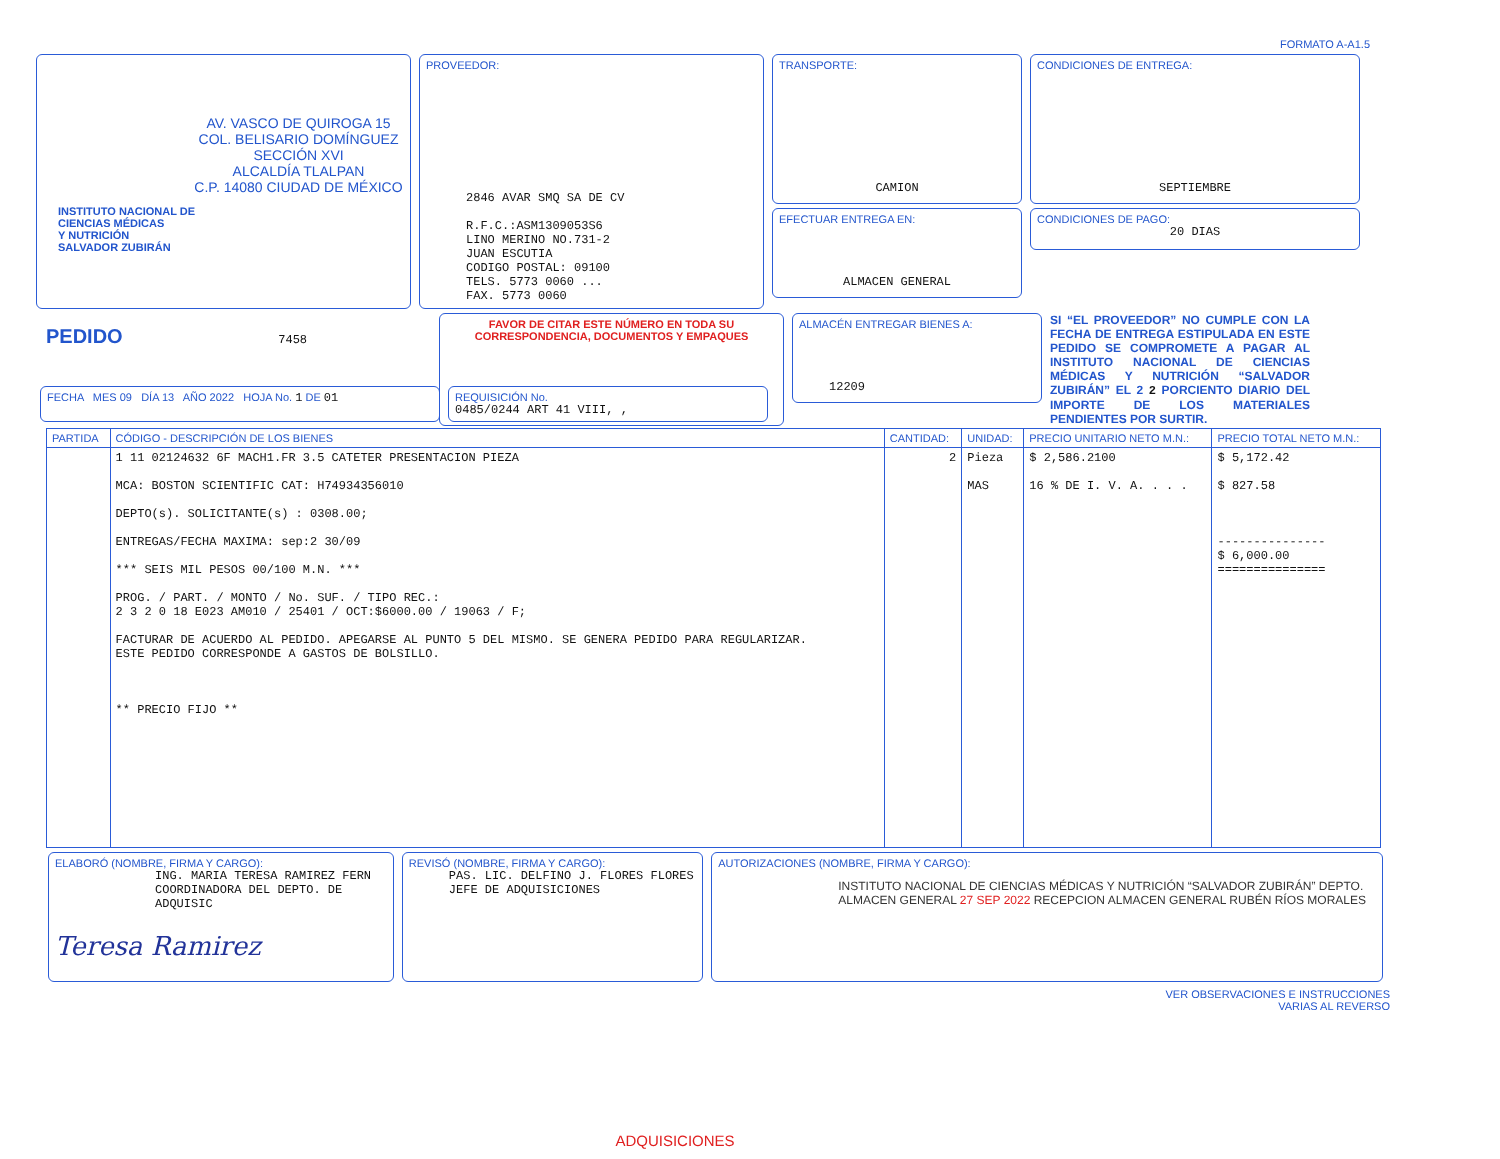FORMATO A-A1.5
AV. VASCO DE QUIROGA 15
COL. BELISARIO DOMÍNGUEZ
SECCIÓN XVI
ALCALDÍA TLALPAN
C.P. 14080 CIUDAD DE MÉXICO
INSTITUTO NACIONAL DE
CIENCIAS MÉDICAS
Y NUTRICIÓN
SALVADOR ZUBIRÁN
PROVEEDOR:
2846 AVAR SMQ SA DE CV
R.F.C.:ASM1309053S6
LINO MERINO NO.731-2
JUAN ESCUTIA
CODIGO POSTAL: 09100
TELS. 5773 0060 ...
FAX. 5773 0060
TRANSPORTE:
CAMION
EFECTUAR ENTREGA EN:
ALMACEN GENERAL
CONDICIONES DE ENTREGA:
SEPTIEMBRE
CONDICIONES DE PAGO:
20 DIAS
PEDIDO 7458
FAVOR DE CITAR ESTE NÚMERO EN TODA SU CORRESPONDENCIA, DOCUMENTOS Y EMPAQUES
ALMACÉN ENTREGAR BIENES A:
12209
SI “EL PROVEEDOR” NO CUMPLE CON LA FECHA DE ENTREGA ESTIPULADA EN ESTE PEDIDO SE COMPROMETE A PAGAR AL INSTITUTO NACIONAL DE CIENCIAS MÉDICAS Y NUTRICIÓN “SALVADOR ZUBIRÁN” EL 2 2 PORCIENTO DIARIO DEL IMPORTE DE LOS MATERIALES PENDIENTES POR SURTIR.
FECHA MES 09 DÍA 13 AÑO 2022 HOJA No. 1 DE 01 REQUISICIÓN No.
0485/0244 ART 41 VIII, ,
| PARTIDA | CÓDIGO - DESCRIPCIÓN DE LOS BIENES | CANTIDAD: | UNIDAD: | PRECIO UNITARIO NETO M.N.: | PRECIO TOTAL NETO M.N.: |
| --- | --- | --- | --- | --- | --- |
| | 1 11 02124632 6F MACH1.FR 3.5 CATETER PRESENTACION PIEZA MCA: BOSTON SCIENTIFIC CAT: H74934356010 DEPTO(s). SOLICITANTE(s) : 0308.00; ENTREGAS/FECHA MAXIMA: sep:2 30/09 *** SEIS MIL PESOS 00/100 M.N. *** PROG. / PART. / MONTO / No. SUF. / TIPO REC.: 2 3 2 0 18 E023 AM010 / 25401 / OCT:$6000.00 / 19063 / F; FACTURAR DE ACUERDO AL PEDIDO. APEGARSE AL PUNTO 5 DEL MISMO. SE GENERA PEDIDO PARA REGULARIZAR. ESTE PEDIDO CORRESPONDE A GASTOS DE BOLSILLO. ** PRECIO FIJO ** | 2 | Pieza MAS | $ 2,586.2100 16 % DE I. V. A. . . . | $ 5,172.42 $ 827.58 --------------- $ 6,000.00 =============== |
ELABORÓ (NOMBRE, FIRMA Y CARGO):
ING. MARIA TERESA RAMIREZ FERN
COORDINADORA DEL DEPTO. DE ADQUISIC
Teresa Ramirez
REVISÓ (NOMBRE, FIRMA Y CARGO):
PAS. LIC. DELFINO J. FLORES FLORES
JEFE DE ADQUISICIONES
AUTORIZACIONES (NOMBRE, FIRMA Y CARGO):
INSTITUTO NACIONAL DE CIENCIAS MÉDICAS Y NUTRICIÓN “SALVADOR ZUBIRÁN” DEPTO. ALMACEN GENERAL 27 SEP 2022 RECEPCION ALMACEN GENERAL RUBÉN RÍOS MORALES
VER OBSERVACIONES E INSTRUCCIONES
VARIAS AL REVERSO
ADQUISICIONES